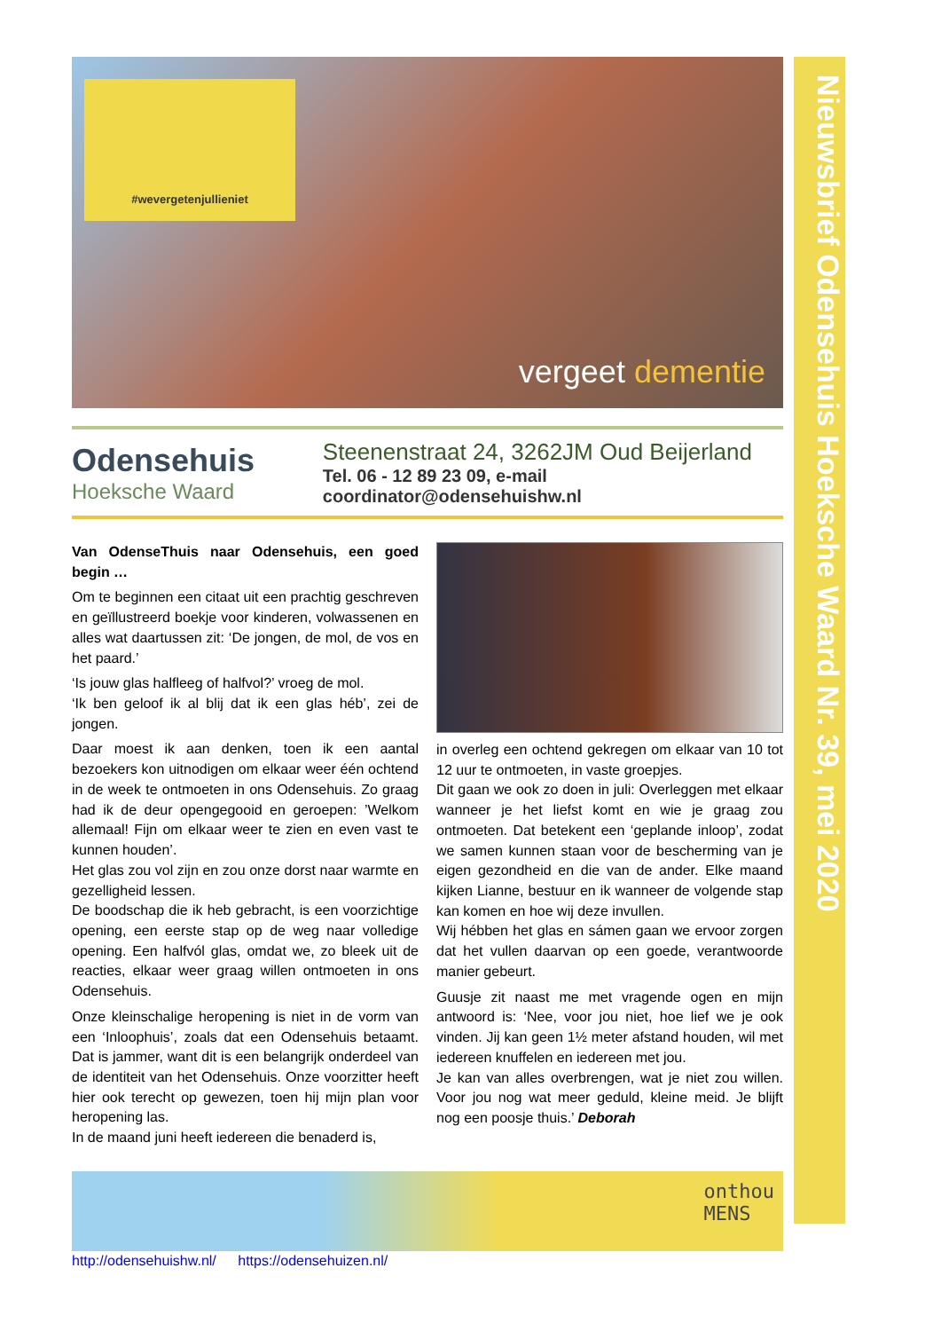Nieuwsbrief Odensehuis Hoeksche Waard Nr. 39, mei 2020
#wevergetenjullieniet
vergeet dementie
Odensehuis
Hoeksche Waard
Steenenstraat 24, 3262JM Oud Beijerland
Tel. 06 - 12 89 23 09, e-mail coordinator@odensehuishw.nl
Van OdenseThuis naar Odensehuis, een goed begin …
Om te beginnen een citaat uit een prachtig geschreven en geïllustreerd boekje voor kinderen, volwassenen en alles wat daartussen zit: ‘De jongen, de mol, de vos en het paard.’
‘Is jouw glas halfleeg of halfvol?’ vroeg de mol.
‘Ik ben geloof ik al blij dat ik een glas héb’, zei de jongen.
Daar moest ik aan denken, toen ik een aantal bezoekers kon uitnodigen om elkaar weer één ochtend in de week te ontmoeten in ons Odensehuis. Zo graag had ik de deur opengegooid en geroepen: ’Welkom allemaal! Fijn om elkaar weer te zien en even vast te kunnen houden’.
Het glas zou vol zijn en zou onze dorst naar warmte en gezelligheid lessen.
De boodschap die ik heb gebracht, is een voorzichtige opening, een eerste stap op de weg naar volledige opening. Een halfvól glas, omdat we, zo bleek uit de reacties, elkaar weer graag willen ontmoeten in ons Odensehuis.
Onze kleinschalige heropening is niet in de vorm van een ‘Inloophuis’, zoals dat een Odensehuis betaamt. Dat is jammer, want dit is een belangrijk onderdeel van de identiteit van het Odensehuis. Onze voorzitter heeft hier ook terecht op gewezen, toen hij mijn plan voor heropening las.
In de maand juni heeft iedereen die benaderd is,
in overleg een ochtend gekregen om elkaar van 10 tot 12 uur te ontmoeten, in vaste groepjes.
Dit gaan we ook zo doen in juli: Overleggen met elkaar wanneer je het liefst komt en wie je graag zou ontmoeten. Dat betekent een ‘geplande inloop’, zodat we samen kunnen staan voor de bescherming van je eigen gezondheid en die van de ander. Elke maand kijken Lianne, bestuur en ik wanneer de volgende stap kan komen en hoe wij deze invullen.
Wij hébben het glas en sámen gaan we ervoor zorgen dat het vullen daarvan op een goede, verantwoorde manier gebeurt.
Guusje zit naast me met vragende ogen en mijn antwoord is: ‘Nee, voor jou niet, hoe lief we je ook vinden. Jij kan geen 1½ meter afstand houden, wil met iedereen knuffelen en iedereen met jou.
Je kan van alles overbrengen, wat je niet zou willen. Voor jou nog wat meer geduld, kleine meid. Je blijft nog een poosje thuis.’ Deborah
onthou
MENS
http://odensehuishw.nl/ https://odensehuizen.nl/